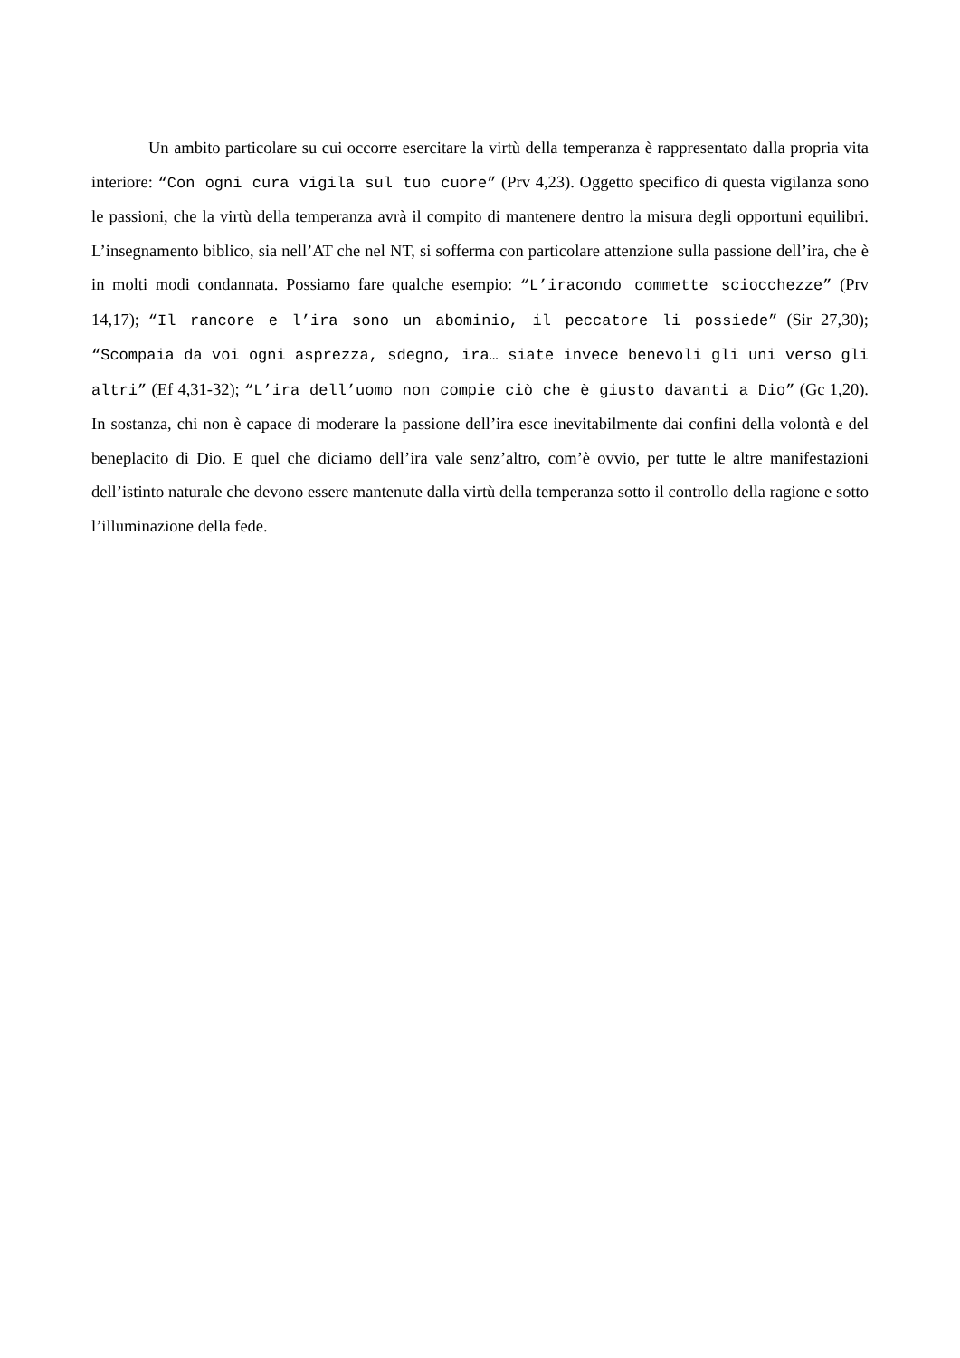Un ambito particolare su cui occorre esercitare la virtù della temperanza è rappresentato dalla propria vita interiore: “Con ogni cura vigila sul tuo cuore” (Prv 4,23). Oggetto specifico di questa vigilanza sono le passioni, che la virtù della temperanza avrà il compito di mantenere dentro la misura degli opportuni equilibri. L’insegnamento biblico, sia nell’AT che nel NT, si sofferma con particolare attenzione sulla passione dell’ira, che è in molti modi condannata. Possiamo fare qualche esempio: “L’iracondo commette sciocchezze” (Prv 14,17); “Il rancore e l’ira sono un abominio, il peccatore li possiede” (Sir 27,30); “Scompaia da voi ogni asprezza, sdegno, ira… siate invece benevoli gli uni verso gli altri” (Ef 4,31-32); “L’ira dell’uomo non compie ciò che è giusto davanti a Dio” (Gc 1,20). In sostanza, chi non è capace di moderare la passione dell’ira esce inevitabilmente dai confini della volontà e del beneplacito di Dio. E quel che diciamo dell’ira vale senz’altro, com’è ovvio, per tutte le altre manifestazioni dell’istinto naturale che devono essere mantenute dalla virtù della temperanza sotto il controllo della ragione e sotto l’illuminazione della fede.